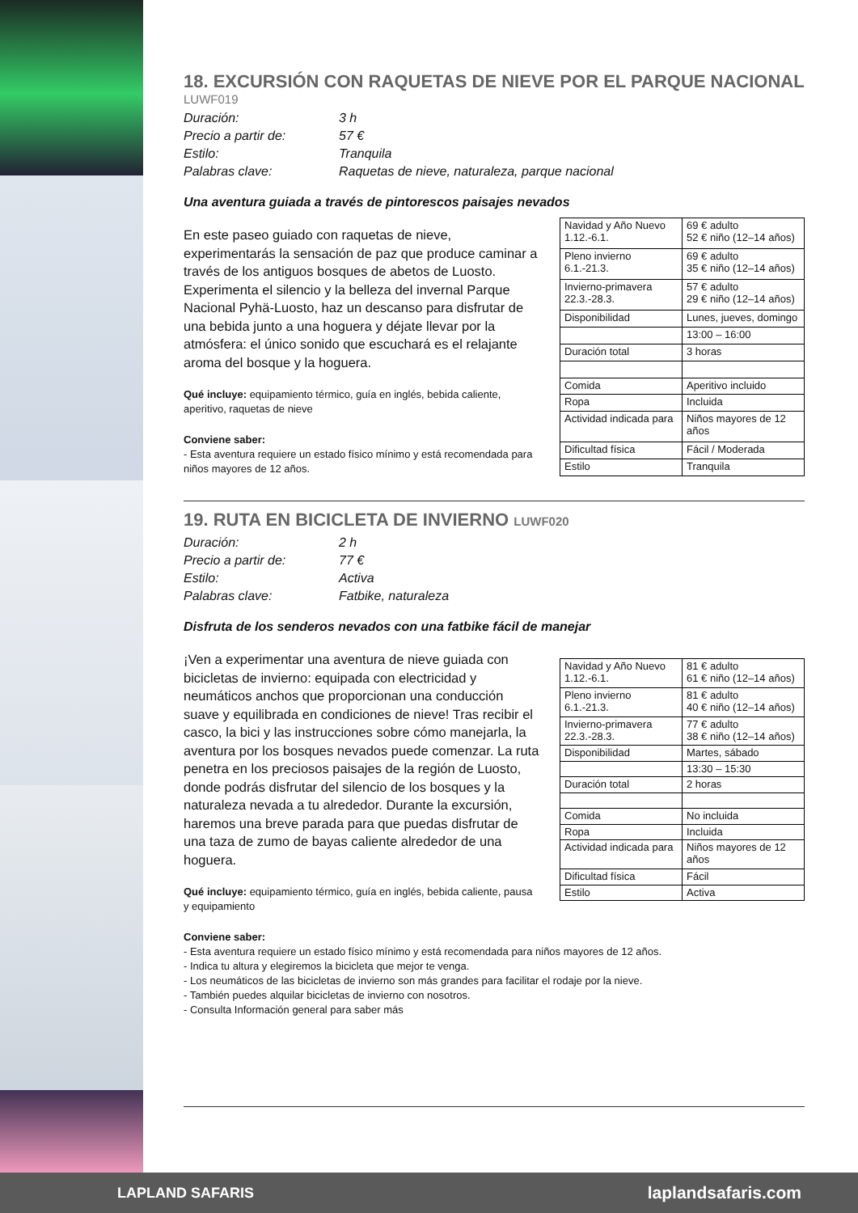18. EXCURSIÓN CON RAQUETAS DE NIEVE POR EL PARQUE NACIONAL
LUWF019
Duración: 3 h
Precio a partir de: 57 €
Estilo: Tranquila
Palabras clave: Raquetas de nieve, naturaleza, parque nacional
Una aventura guiada a través de pintorescos paisajes nevados
En este paseo guiado con raquetas de nieve, experimentarás la sensación de paz que produce caminar a través de los antiguos bosques de abetos de Luosto. Experimenta el silencio y la belleza del invernal Parque Nacional Pyhä-Luosto, haz un descanso para disfrutar de una bebida junto a una hoguera y déjate llevar por la atmósfera: el único sonido que escuchará es el relajante aroma del bosque y la hoguera.
Qué incluye: equipamiento térmico, guía en inglés, bebida caliente, aperitivo, raquetas de nieve
Conviene saber:
- Esta aventura requiere un estado físico mínimo y está recomendada para niños mayores de 12 años.
| Navidad y Año Nuevo 1.12.-6.1. | 69 € adulto 52 € niño (12–14 años) |
| Pleno invierno 6.1.-21.3. | 69 € adulto 35 € niño (12–14 años) |
| Invierno-primavera 22.3.-28.3. | 57 € adulto 29 € niño (12–14 años) |
| Disponibilidad | Lunes, jueves, domingo |
| | 13:00 – 16:00 |
| Duración total | 3 horas |
| Comida | Aperitivo incluido |
| Ropa | Incluida |
| Actividad indicada para | Niños mayores de 12 años |
| Dificultad física | Fácil / Moderada |
| Estilo | Tranquila |
19. RUTA EN BICICLETA DE INVIERNO LUWF020
Duración: 2 h
Precio a partir de: 77 €
Estilo: Activa
Palabras clave: Fatbike, naturaleza
Disfruta de los senderos nevados con una fatbike fácil de manejar
¡Ven a experimentar una aventura de nieve guiada con bicicletas de invierno: equipada con electricidad y neumáticos anchos que proporcionan una conducción suave y equilibrada en condiciones de nieve! Tras recibir el casco, la bici y las instrucciones sobre cómo manejarla, la aventura por los bosques nevados puede comenzar. La ruta penetra en los preciosos paisajes de la región de Luosto, donde podrás disfrutar del silencio de los bosques y la naturaleza nevada a tu alrededor. Durante la excursión, haremos una breve parada para que puedas disfrutar de una taza de zumo de bayas caliente alrededor de una hoguera.
Qué incluye: equipamiento térmico, guía en inglés, bebida caliente, pausa y equipamiento
| Navidad y Año Nuevo 1.12.-6.1. | 81 € adulto 61 € niño (12–14 años) |
| Pleno invierno 6.1.-21.3. | 81 € adulto 40 € niño (12–14 años) |
| Invierno-primavera 22.3.-28.3. | 77 € adulto 38 € niño (12–14 años) |
| Disponibilidad | Martes, sábado |
| | 13:30 – 15:30 |
| Duración total | 2 horas |
| Comida | No incluida |
| Ropa | Incluida |
| Actividad indicada para | Niños mayores de 12 años |
| Dificultad física | Fácil |
| Estilo | Activa |
Conviene saber:
- Esta aventura requiere un estado físico mínimo y está recomendada para niños mayores de 12 años.
- Indica tu altura y elegiremos la bicicleta que mejor te venga.
- Los neumáticos de las bicicletas de invierno son más grandes para facilitar el rodaje por la nieve.
- También puedes alquilar bicicletas de invierno con nosotros.
- Consulta Información general para saber más
LAPLAND SAFARIS laplandsafaris.com